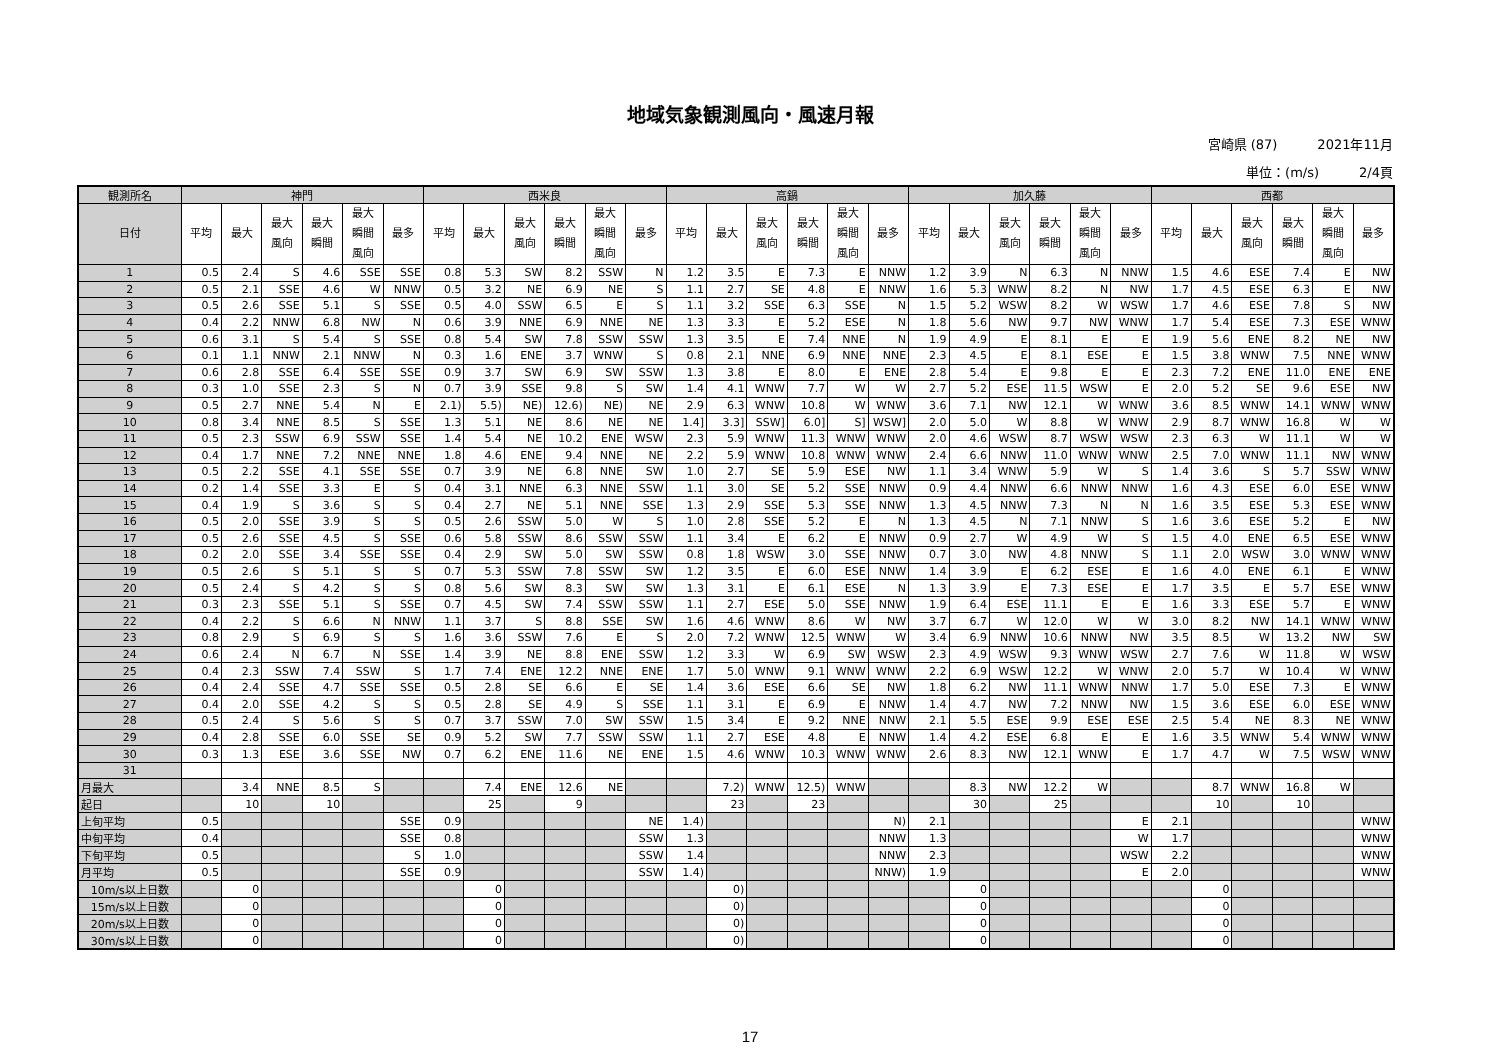地域気象観測風向・風速月報
宮崎県 (87) 2021年11月
単位：(m/s) 2/4頁
| 観測所名 | 神門 | | | | | | 西米良 | | | | | | 高鍋 | | | | | | 加久藤 | | | | | | 西都 | | | | | |
| --- | --- | --- | --- | --- | --- | --- | --- | --- | --- | --- | --- | --- | --- | --- | --- | --- | --- | --- | --- | --- | --- | --- | --- | --- | --- | --- | --- | --- | --- | --- |
| 日付 | 平均 | 最大 | 最大 風向 | 最大 瞬間 | 最大 瞬間 風向 | 最多 | 平均 | 最大 | 最大 風向 | 最大 瞬間 | 最大 瞬間 風向 | 最多 | 平均 | 最大 | 最大 風向 | 最大 瞬間 | 最大 瞬間 風向 | 最多 | 平均 | 最大 | 最大 風向 | 最大 瞬間 | 最大 瞬間 風向 | 最多 | 平均 | 最大 | 最大 風向 | 最大 瞬間 | 最大 瞬間 風向 | 最多 |
| 1 | 0.5 | 2.4 | S | 4.6 | SSE | SSE | 0.8 | 5.3 | SW | 8.2 | SSW | N | 1.2 | 3.5 | E | 7.3 | E | NNW | 1.2 | 3.9 | N | 6.3 | N | NNW | 1.5 | 4.6 | ESE | 7.4 | E | NW |
| 2 | 0.5 | 2.1 | SSE | 4.6 | W | NNW | 0.5 | 3.2 | NE | 6.9 | NE | S | 1.1 | 2.7 | SE | 4.8 | E | NNW | 1.6 | 5.3 | WNW | 8.2 | N | NW | 1.7 | 4.5 | ESE | 6.3 | E | NW |
| 3 | 0.5 | 2.6 | SSE | 5.1 | S | SSE | 0.5 | 4.0 | SSW | 6.5 | E | S | 1.1 | 3.2 | SSE | 6.3 | SSE | N | 1.5 | 5.2 | WSW | 8.2 | W | WSW | 1.7 | 4.6 | ESE | 7.8 | S | NW |
| 4 | 0.4 | 2.2 | NNW | 6.8 | NW | N | 0.6 | 3.9 | NNE | 6.9 | NNE | NE | 1.3 | 3.3 | E | 5.2 | ESE | N | 1.8 | 5.6 | NW | 9.7 | NW | WNW | 1.7 | 5.4 | ESE | 7.3 | ESE | WNW |
| 5 | 0.6 | 3.1 | S | 5.4 | S | SSE | 0.8 | 5.4 | SW | 7.8 | SSW | SSW | 1.3 | 3.5 | E | 7.4 | NNE | N | 1.9 | 4.9 | E | 8.1 | E | E | 1.9 | 5.6 | ENE | 8.2 | NE | NW |
| 6 | 0.1 | 1.1 | NNW | 2.1 | NNW | N | 0.3 | 1.6 | ENE | 3.7 | WNW | S | 0.8 | 2.1 | NNE | 6.9 | NNE | NNE | 2.3 | 4.5 | E | 8.1 | ESE | E | 1.5 | 3.8 | WNW | 7.5 | NNE | WNW |
| 7 | 0.6 | 2.8 | SSE | 6.4 | SSE | SSE | 0.9 | 3.7 | SW | 6.9 | SW | SSW | 1.3 | 3.8 | E | 8.0 | E | ENE | 2.8 | 5.4 | E | 9.8 | E | E | 2.3 | 7.2 | ENE | 11.0 | ENE | ENE |
| 8 | 0.3 | 1.0 | SSE | 2.3 | S | N | 0.7 | 3.9 | SSE | 9.8 | S | SW | 1.4 | 4.1 | WNW | 7.7 | W | W | 2.7 | 5.2 | ESE | 11.5 | WSW | E | 2.0 | 5.2 | SE | 9.6 | ESE | NW |
| 9 | 0.5 | 2.7 | NNE | 5.4 | N | E | 2.1) | 5.5) | NE) | 12.6) | NE) | NE | 2.9 | 6.3 | WNW | 10.8 | W | WNW | 3.6 | 7.1 | NW | 12.1 | W | WNW | 3.6 | 8.5 | WNW | 14.1 | WNW | WNW |
| 10 | 0.8 | 3.4 | NNE | 8.5 | S | SSE | 1.3 | 5.1 | NE | 8.6 | NE | NE | 1.4] | 3.3] | SSW] | 6.0] | S] | WSW] | 2.0 | 5.0 | W | 8.8 | W | WNW | 2.9 | 8.7 | WNW | 16.8 | W | W |
| 11 | 0.5 | 2.3 | SSW | 6.9 | SSW | SSE | 1.4 | 5.4 | NE | 10.2 | ENE | WSW | 2.3 | 5.9 | WNW | 11.3 | WNW | WNW | 2.0 | 4.6 | WSW | 8.7 | WSW | WSW | 2.3 | 6.3 | W | 11.1 | W | W |
| 12 | 0.4 | 1.7 | NNE | 7.2 | NNE | NNE | 1.8 | 4.6 | ENE | 9.4 | NNE | NE | 2.2 | 5.9 | WNW | 10.8 | WNW | WNW | 2.4 | 6.6 | NNW | 11.0 | WNW | WNW | 2.5 | 7.0 | WNW | 11.1 | NW | WNW |
| 13 | 0.5 | 2.2 | SSE | 4.1 | SSE | SSE | 0.7 | 3.9 | NE | 6.8 | NNE | SW | 1.0 | 2.7 | SE | 5.9 | ESE | NW | 1.1 | 3.4 | WNW | 5.9 | W | S | 1.4 | 3.6 | S | 5.7 | SSW | WNW |
| 14 | 0.2 | 1.4 | SSE | 3.3 | E | S | 0.4 | 3.1 | NNE | 6.3 | NNE | SSW | 1.1 | 3.0 | SE | 5.2 | SSE | NNW | 0.9 | 4.4 | NNW | 6.6 | NNW | NNW | 1.6 | 4.3 | ESE | 6.0 | ESE | WNW |
| 15 | 0.4 | 1.9 | S | 3.6 | S | S | 0.4 | 2.7 | NE | 5.1 | NNE | SSE | 1.3 | 2.9 | SSE | 5.3 | SSE | NNW | 1.3 | 4.5 | NNW | 7.3 | N | N | 1.6 | 3.5 | ESE | 5.3 | ESE | WNW |
| 16 | 0.5 | 2.0 | SSE | 3.9 | S | S | 0.5 | 2.6 | SSW | 5.0 | W | S | 1.0 | 2.8 | SSE | 5.2 | E | N | 1.3 | 4.5 | N | 7.1 | NNW | S | 1.6 | 3.6 | ESE | 5.2 | E | NW |
| 17 | 0.5 | 2.6 | SSE | 4.5 | S | SSE | 0.6 | 5.8 | SSW | 8.6 | SSW | SSW | 1.1 | 3.4 | E | 6.2 | E | NNW | 0.9 | 2.7 | W | 4.9 | W | S | 1.5 | 4.0 | ENE | 6.5 | ESE | WNW |
| 18 | 0.2 | 2.0 | SSE | 3.4 | SSE | SSE | 0.4 | 2.9 | SW | 5.0 | SW | SSW | 0.8 | 1.8 | WSW | 3.0 | SSE | NNW | 0.7 | 3.0 | NW | 4.8 | NNW | S | 1.1 | 2.0 | WSW | 3.0 | WNW | WNW |
| 19 | 0.5 | 2.6 | S | 5.1 | S | S | 0.7 | 5.3 | SSW | 7.8 | SSW | SW | 1.2 | 3.5 | E | 6.0 | ESE | NNW | 1.4 | 3.9 | E | 6.2 | ESE | E | 1.6 | 4.0 | ENE | 6.1 | E | WNW |
| 20 | 0.5 | 2.4 | S | 4.2 | S | S | 0.8 | 5.6 | SW | 8.3 | SW | SW | 1.3 | 3.1 | E | 6.1 | ESE | N | 1.3 | 3.9 | E | 7.3 | ESE | E | 1.7 | 3.5 | E | 5.7 | ESE | WNW |
| 21 | 0.3 | 2.3 | SSE | 5.1 | S | SSE | 0.7 | 4.5 | SW | 7.4 | SSW | SSW | 1.1 | 2.7 | ESE | 5.0 | SSE | NNW | 1.9 | 6.4 | ESE | 11.1 | E | E | 1.6 | 3.3 | ESE | 5.7 | E | WNW |
| 22 | 0.4 | 2.2 | S | 6.6 | N | NNW | 1.1 | 3.7 | S | 8.8 | SSE | SW | 1.6 | 4.6 | WNW | 8.6 | W | NW | 3.7 | 6.7 | W | 12.0 | W | W | 3.0 | 8.2 | NW | 14.1 | WNW | WNW |
| 23 | 0.8 | 2.9 | S | 6.9 | S | S | 1.6 | 3.6 | SSW | 7.6 | E | S | 2.0 | 7.2 | WNW | 12.5 | WNW | W | 3.4 | 6.9 | NNW | 10.6 | NNW | NW | 3.5 | 8.5 | W | 13.2 | NW | SW |
| 24 | 0.6 | 2.4 | N | 6.7 | N | SSE | 1.4 | 3.9 | NE | 8.8 | ENE | SSW | 1.2 | 3.3 | W | 6.9 | SW | WSW | 2.3 | 4.9 | WSW | 9.3 | WNW | WSW | 2.7 | 7.6 | W | 11.8 | W | WSW |
| 25 | 0.4 | 2.3 | SSW | 7.4 | SSW | S | 1.7 | 7.4 | ENE | 12.2 | NNE | ENE | 1.7 | 5.0 | WNW | 9.1 | WNW | WNW | 2.2 | 6.9 | WSW | 12.2 | W | WNW | 2.0 | 5.7 | W | 10.4 | W | WNW |
| 26 | 0.4 | 2.4 | SSE | 4.7 | SSE | SSE | 0.5 | 2.8 | SE | 6.6 | E | SE | 1.4 | 3.6 | ESE | 6.6 | SE | NW | 1.8 | 6.2 | NW | 11.1 | WNW | NNW | 1.7 | 5.0 | ESE | 7.3 | E | WNW |
| 27 | 0.4 | 2.0 | SSE | 4.2 | S | S | 0.5 | 2.8 | SE | 4.9 | S | SSE | 1.1 | 3.1 | E | 6.9 | E | NNW | 1.4 | 4.7 | NW | 7.2 | NNW | NW | 1.5 | 3.6 | ESE | 6.0 | ESE | WNW |
| 28 | 0.5 | 2.4 | S | 5.6 | S | S | 0.7 | 3.7 | SSW | 7.0 | SW | SSW | 1.5 | 3.4 | E | 9.2 | NNE | NNW | 2.1 | 5.5 | ESE | 9.9 | ESE | ESE | 2.5 | 5.4 | NE | 8.3 | NE | WNW |
| 29 | 0.4 | 2.8 | SSE | 6.0 | SSE | SE | 0.9 | 5.2 | SW | 7.7 | SSW | SSW | 1.1 | 2.7 | ESE | 4.8 | E | NNW | 1.4 | 4.2 | ESE | 6.8 | E | E | 1.6 | 3.5 | WNW | 5.4 | WNW | WNW |
| 30 | 0.3 | 1.3 | ESE | 3.6 | SSE | NW | 0.7 | 6.2 | ENE | 11.6 | NE | ENE | 1.5 | 4.6 | WNW | 10.3 | WNW | WNW | 2.6 | 8.3 | NW | 12.1 | WNW | E | 1.7 | 4.7 | W | 7.5 | WSW | WNW |
| 31 | | | | | | | | | | | | | | | | | | | | | | | | | | | | | | |
| 月最大 | | 3.4 | NNE | 8.5 | S | | | 7.4 | ENE | 12.6 | NE | | | 7.2) | WNW | 12.5) | WNW | | | 8.3 | NW | 12.2 | W | | | 8.7 | WNW | 16.8 | W | |
| 起日 | | 10 | | 10 | | | | 25 | | 9 | | | | 23 | | 23 | | | | 30 | | 25 | | | | 10 | | 10 | | |
| 上旬平均 | 0.5 | | | | | SSE | 0.9 | | | | | NE | 1.4) | | | | | N) | 2.1 | | | | | E | 2.1 | | | | | WNW |
| 中旬平均 | 0.4 | | | | | SSE | 0.8 | | | | | SSW | 1.3 | | | | | NNW | 1.3 | | | | | W | 1.7 | | | | | WNW |
| 下旬平均 | 0.5 | | | | | S | 1.0 | | | | | SSW | 1.4 | | | | | NNW | 2.3 | | | | | WSW | 2.2 | | | | | WNW |
| 月平均 | 0.5 | | | | | SSE | 0.9 | | | | | SSW | 1.4) | | | | | NNW) | 1.9 | | | | | E | 2.0 | | | | | WNW |
| 10m/s以上日数 | | 0 | | | | | | 0 | | | | | | 0) | | | | | | 0 | | | | | | 0 | | | | |
| 15m/s以上日数 | | 0 | | | | | | 0 | | | | | | 0) | | | | | | 0 | | | | | | 0 | | | | |
| 20m/s以上日数 | | 0 | | | | | | 0 | | | | | | 0) | | | | | | 0 | | | | | | 0 | | | | |
| 30m/s以上日数 | | 0 | | | | | | 0 | | | | | | 0) | | | | | | 0 | | | | | | 0 | | | | |
17